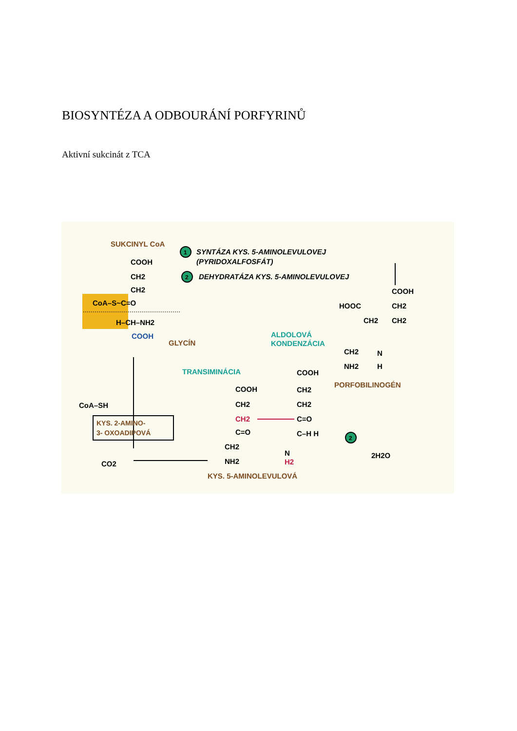BIOSYNTÉZA A ODBOURÁNÍ PORFYRINŮ
Aktivní sukcinát z TCA
SUKCINYL CoA
1
SYNTÁZA KYS. 5-AMINOLEVULOVEJ
(PYRIDOXALFOSFÁT)
2
DEHYDRATÁZA KYS. 5-AMINOLEVULOVEJ
COOH
CH2
CH2
CoA–S~C=O
H–CH–NH2
COOH
GLYCÍN
CoA–SH
KYS. 2-AMINO-
3- OXOADIPOVÁ
CO2
TRANSIMINÁCIA
ALDOLOVÁ
KONDENZÁCIA
COOH
CH2
CH2
C=O
CH2
NH2
COOH
CH2
CH2
C=O
C–H H
N
H2
KYS. 5-AMINOLEVULOVÁ
2
2H2O
COOH
HOOC
CH2
CH2
CH2
CH2
N
NH2
H
PORFOBILINOGÉN